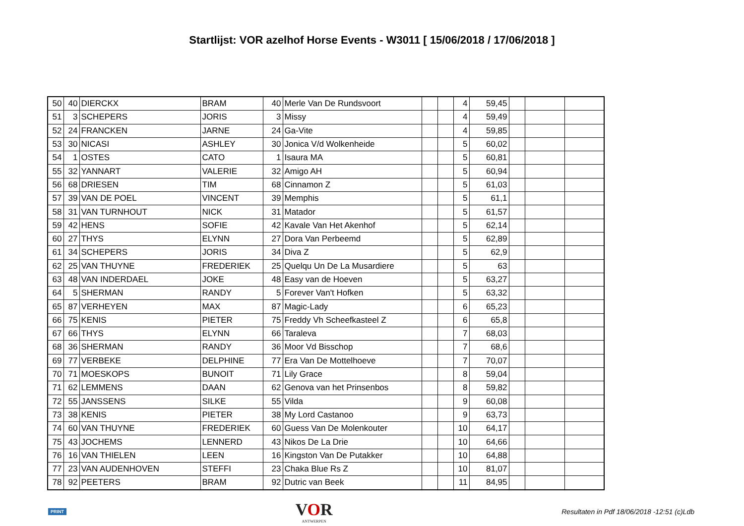Startlijst: VOR azelhof Horse Events - W3011 [ 15/06/2018 / 17/06/2018 ]
| 50 | 40 | DIERCKX | BRAM | 40 | Merle Van De Rundsvoort | | | 4 | 59,45 | | | |
| 51 | 3 | SCHEPERS | JORIS | 3 | Missy | | | 4 | 59,49 | | | |
| 52 | 24 | FRANCKEN | JARNE | 24 | Ga-Vite | | | 4 | 59,85 | | | |
| 53 | 30 | NICASI | ASHLEY | 30 | Jonica V/d Wolkenheide | | | 5 | 60,02 | | | |
| 54 | 1 | OSTES | CATO | 1 | Isaura MA | | | 5 | 60,81 | | | |
| 55 | 32 | YANNART | VALERIE | 32 | Amigo AH | | | 5 | 60,94 | | | |
| 56 | 68 | DRIESEN | TIM | 68 | Cinnamon Z | | | 5 | 61,03 | | | |
| 57 | 39 | VAN DE POEL | VINCENT | 39 | Memphis | | | 5 | 61,1 | | | |
| 58 | 31 | VAN TURNHOUT | NICK | 31 | Matador | | | 5 | 61,57 | | | |
| 59 | 42 | HENS | SOFIE | 42 | Kavale Van Het Akenhof | | | 5 | 62,14 | | | |
| 60 | 27 | THYS | ELYNN | 27 | Dora Van Perbeemd | | | 5 | 62,89 | | | |
| 61 | 34 | SCHEPERS | JORIS | 34 | Diva Z | | | 5 | 62,9 | | | |
| 62 | 25 | VAN THUYNE | FREDERIEK | 25 | Quelqu Un De La Musardiere | | | 5 | 63 | | | |
| 63 | 48 | VAN INDERDAEL | JOKE | 48 | Easy van de Hoeven | | | 5 | 63,27 | | | |
| 64 | 5 | SHERMAN | RANDY | 5 | Forever Van't Hofken | | | 5 | 63,32 | | | |
| 65 | 87 | VERHEYEN | MAX | 87 | Magic-Lady | | | 6 | 65,23 | | | |
| 66 | 75 | KENIS | PIETER | 75 | Freddy Vh Scheefkasteel Z | | | 6 | 65,8 | | | |
| 67 | 66 | THYS | ELYNN | 66 | Taraleva | | | 7 | 68,03 | | | |
| 68 | 36 | SHERMAN | RANDY | 36 | Moor Vd Bisschop | | | 7 | 68,6 | | | |
| 69 | 77 | VERBEKE | DELPHINE | 77 | Era Van De Mottelhoeve | | | 7 | 70,07 | | | |
| 70 | 71 | MOESKOPS | BUNOIT | 71 | Lily Grace | | | 8 | 59,04 | | | |
| 71 | 62 | LEMMENS | DAAN | 62 | Genova van het Prinsenbos | | | 8 | 59,82 | | | |
| 72 | 55 | JANSSENS | SILKE | 55 | Vilda | | | 9 | 60,08 | | | |
| 73 | 38 | KENIS | PIETER | 38 | My Lord Castanoo | | | 9 | 63,73 | | | |
| 74 | 60 | VAN THUYNE | FREDERIEK | 60 | Guess Van De Molenkouter | | | 10 | 64,17 | | | |
| 75 | 43 | JOCHEMS | LENNERD | 43 | Nikos De La Drie | | | 10 | 64,66 | | | |
| 76 | 16 | VAN THIELEN | LEEN | 16 | Kingston Van De Putakker | | | 10 | 64,88 | | | |
| 77 | 23 | VAN AUDENHOVEN | STEFFI | 23 | Chaka Blue Rs Z | | | 10 | 81,07 | | | |
| 78 | 92 | PEETERS | BRAM | 92 | Dutric van Beek | | | 11 | 84,95 | | | |
PRINT
VOR
ANTWERPEN
Resultaten in Pdf 18/06/2018 -12:51 (c)Ldb